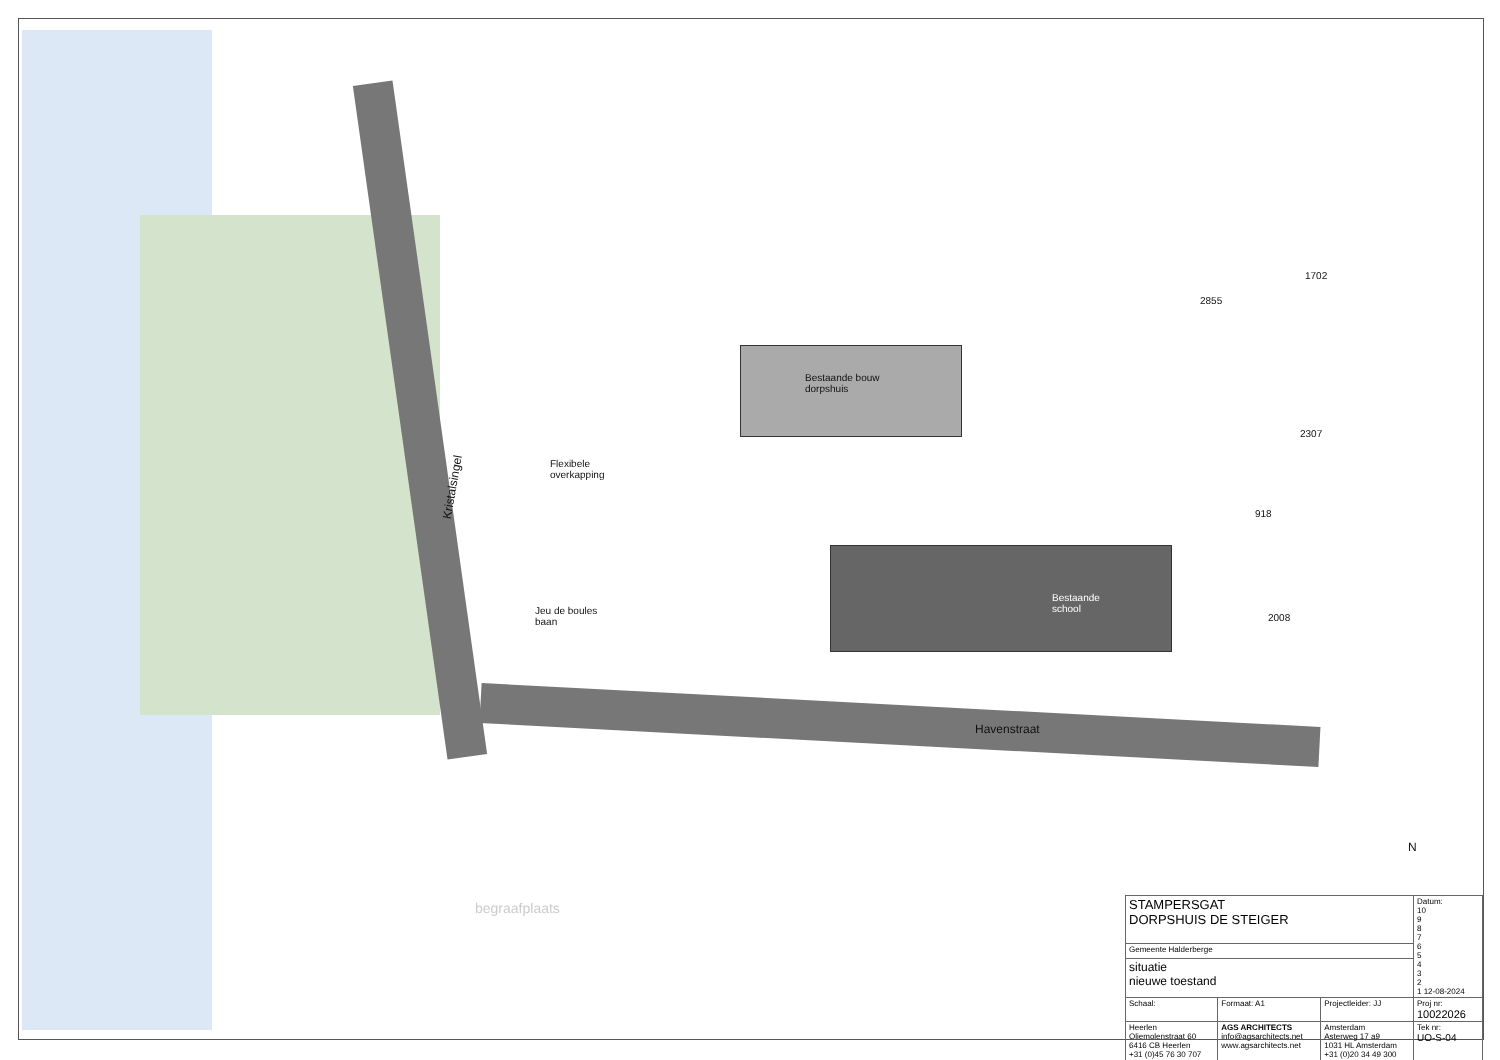Bestaande bouw
dorpshuis
Flexibele
overkapping
Jeu de boules
baan
Bestaande
school
Kristalsingel
Havenstraat
1702
2855
2307
918
2008
begraafplaats
N
| STAMPERSGAT DORPSHUIS DE STEIGER | | | Datum: 10 9 8 7 6 5 4 3 2 1 12-08-2024 |
| Gemeente Halderberge | | | |
| situatie nieuwe toestand | | | |
| Schaal: | Formaat: A1 | Projectleider: JJ | Proj nr: 10022026 |
| Heerlen Oliemolenstraat 60 6416 CB Heerlen +31 (0)45 76 30 707 | AGS ARCHITECTS info@agsarchitects.net www.agsarchitects.net | Amsterdam Asterweg 17 a9 1031 HL Amsterdam +31 (0)20 34 49 300 | Tek nr: UO-S-04 |